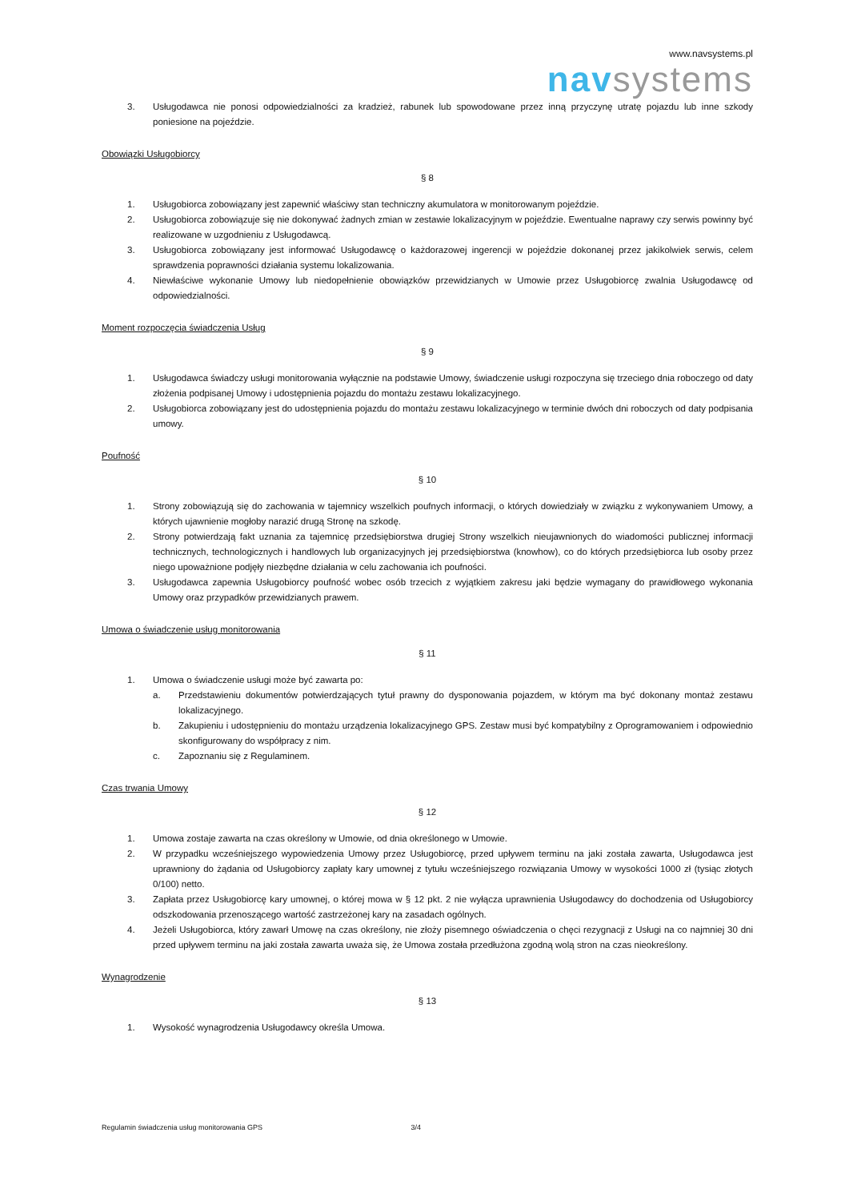www.navsystems.pl
nav systems
3. Usługodawca nie ponosi odpowiedzialności za kradzież, rabunek lub spowodowane przez inną przyczynę utratę pojazdu lub inne szkody poniesione na pojeździe.
Obowiązki Usługobiorcy
§ 8
1. Usługobiorca zobowiązany jest zapewnić właściwy stan techniczny akumulatora w monitorowanym pojeździe.
2. Usługobiorca zobowiązuje się nie dokonywać żadnych zmian w zestawie lokalizacyjnym w pojeździe. Ewentualne naprawy czy serwis powinny być realizowane w uzgodnieniu z Usługodawcą.
3. Usługobiorca zobowiązany jest informować Usługodawcę o każdorazowej ingerencji w pojeździe dokonanej przez jakikolwiek serwis, celem sprawdzenia poprawności działania systemu lokalizowania.
4. Niewłaściwe wykonanie Umowy lub niedopełnienie obowiązków przewidzianych w Umowie przez Usługobiorcę zwalnia Usługodawcę od odpowiedzialności.
Moment rozpoczęcia świadczenia Usług
§ 9
1. Usługodawca świadczy usługi monitorowania wyłącznie na podstawie Umowy, świadczenie usługi rozpoczyna się trzeciego dnia roboczego od daty złożenia podpisanej Umowy i udostępnienia pojazdu do montażu zestawu lokalizacyjnego.
2. Usługobiorca zobowiązany jest do udostępnienia pojazdu do montażu zestawu lokalizacyjnego w terminie dwóch dni roboczych od daty podpisania umowy.
Poufność
§ 10
1. Strony zobowiązują się do zachowania w tajemnicy wszelkich poufnych informacji, o których dowiedziały w związku z wykonywaniem Umowy, a których ujawnienie mogłoby narazić drugą Stronę na szkodę.
2. Strony potwierdzają fakt uznania za tajemnicę przedsiębiorstwa drugiej Strony wszelkich nieujawnionych do wiadomości publicznej informacji technicznych, technologicznych i handlowych lub organizacyjnych jej przedsiębiorstwa (knowhow), co do których przedsiębiorca lub osoby przez niego upoważnione podjęły niezbędne działania w celu zachowania ich poufności.
3. Usługodawca zapewnia Usługobiorcy poufność wobec osób trzecich z wyjątkiem zakresu jaki będzie wymagany do prawidłowego wykonania Umowy oraz przypadków przewidzianych prawem.
Umowa o świadczenie usług monitorowania
§ 11
1. Umowa o świadczenie usługi może być zawarta po:
a. Przedstawieniu dokumentów potwierdzających tytuł prawny do dysponowania pojazdem, w którym ma być dokonany montaż zestawu lokalizacyjnego.
b. Zakupieniu i udostępnieniu do montażu urządzenia lokalizacyjnego GPS. Zestaw musi być kompatybilny z Oprogramowaniem i odpowiednio skonfigurowany do współpracy z nim.
c. Zapoznaniu się z Regulaminem.
Czas trwania Umowy
§ 12
1. Umowa zostaje zawarta na czas określony w Umowie, od dnia określonego w Umowie.
2. W przypadku wcześniejszego wypowiedzenia Umowy przez Usługobiorcę, przed upływem terminu na jaki została zawarta, Usługodawca jest uprawniony do żądania od Usługobiorcy zapłaty kary umownej z tytułu wcześniejszego rozwiązania Umowy w wysokości 1000 zł (tysiąc złotych 0/100) netto.
3. Zapłata przez Usługobiorcę kary umownej, o której mowa w § 12 pkt. 2 nie wyłącza uprawnienia Usługodawcy do dochodzenia od Usługobiorcy odszkodowania przenoszącego wartość zastrzeżonej kary na zasadach ogólnych.
4. Jeżeli Usługobiorca, który zawarł Umowę na czas określony, nie złoży pisemnego oświadczenia o chęci rezygnacji z Usługi na co najmniej 30 dni przed upływem terminu na jaki została zawarta uważa się, że Umowa została przedłużona zgodną wolą stron na czas nieokreślony.
Wynagrodzenie
§ 13
1. Wysokość wynagrodzenia Usługodawcy określa Umowa.
Regulamin świadczenia usług monitorowania GPS 3/4